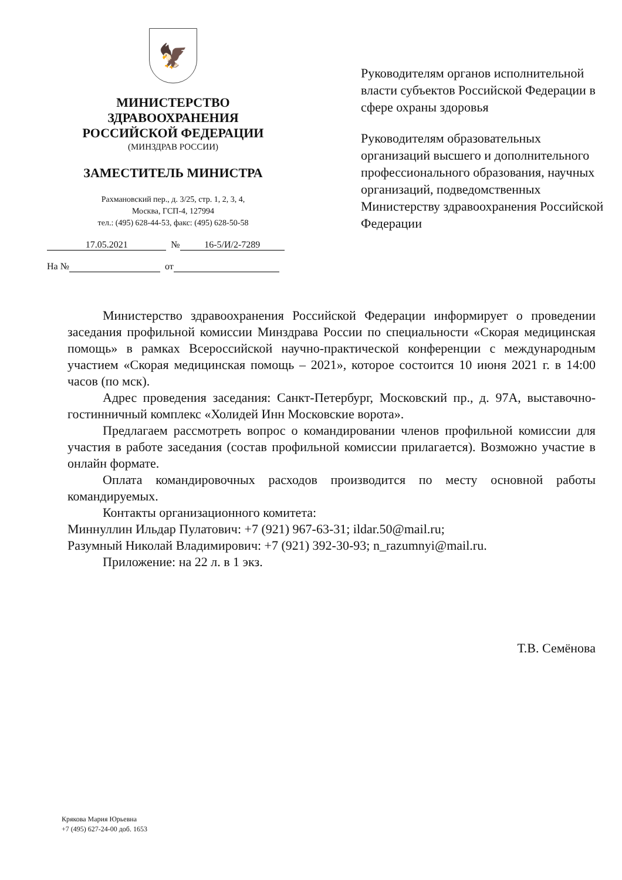🦅
МИНИСТЕРСТВО
ЗДРАВООХРАНЕНИЯ
РОССИЙСКОЙ ФЕДЕРАЦИИ
(МИНЗДРАВ РОССИИ)
ЗАМЕСТИТЕЛЬ МИНИСТРА
Рахмановский пер., д. 3/25, стр. 1, 2, 3, 4,
Москва, ГСП-4, 127994
тел.: (495) 628-44-53, факс: (495) 628-50-58
17.05.2021 № 16-5/И/2-7289
На № от
Руководителям органов исполнительной власти субъектов Российской Федерации в сфере охраны здоровья
Руководителям образовательных организаций высшего и дополнительного профессионального образования, научных организаций, подведомственных Министерству здравоохранения Российской Федерации
Министерство здравоохранения Российской Федерации информирует о проведении заседания профильной комиссии Минздрава России по специальности «Скорая медицинская помощь» в рамках Всероссийской научно-практической конференции с международным участием «Скорая медицинская помощь – 2021», которое состоится 10 июня 2021 г. в 14:00 часов (по мск).
Адрес проведения заседания: Санкт-Петербург, Московский пр., д. 97А, выставочно-гостинничный комплекс «Холидей Инн Московские ворота».
Предлагаем рассмотреть вопрос о командировании членов профильной комиссии для участия в работе заседания (состав профильной комиссии прилагается). Возможно участие в онлайн формате.
Оплата командировочных расходов производится по месту основной работы командируемых.
Контакты организационного комитета:
Миннуллин Ильдар Пулатович: +7 (921) 967-63-31; ildar.50@mail.ru;
Разумный Николай Владимирович: +7 (921) 392-30-93; n_razumnyi@mail.ru.
Приложение: на 22 л. в 1 экз.
Т.В. Семёнова
Крякова Мария Юрьевна
+7 (495) 627-24-00 доб. 1653